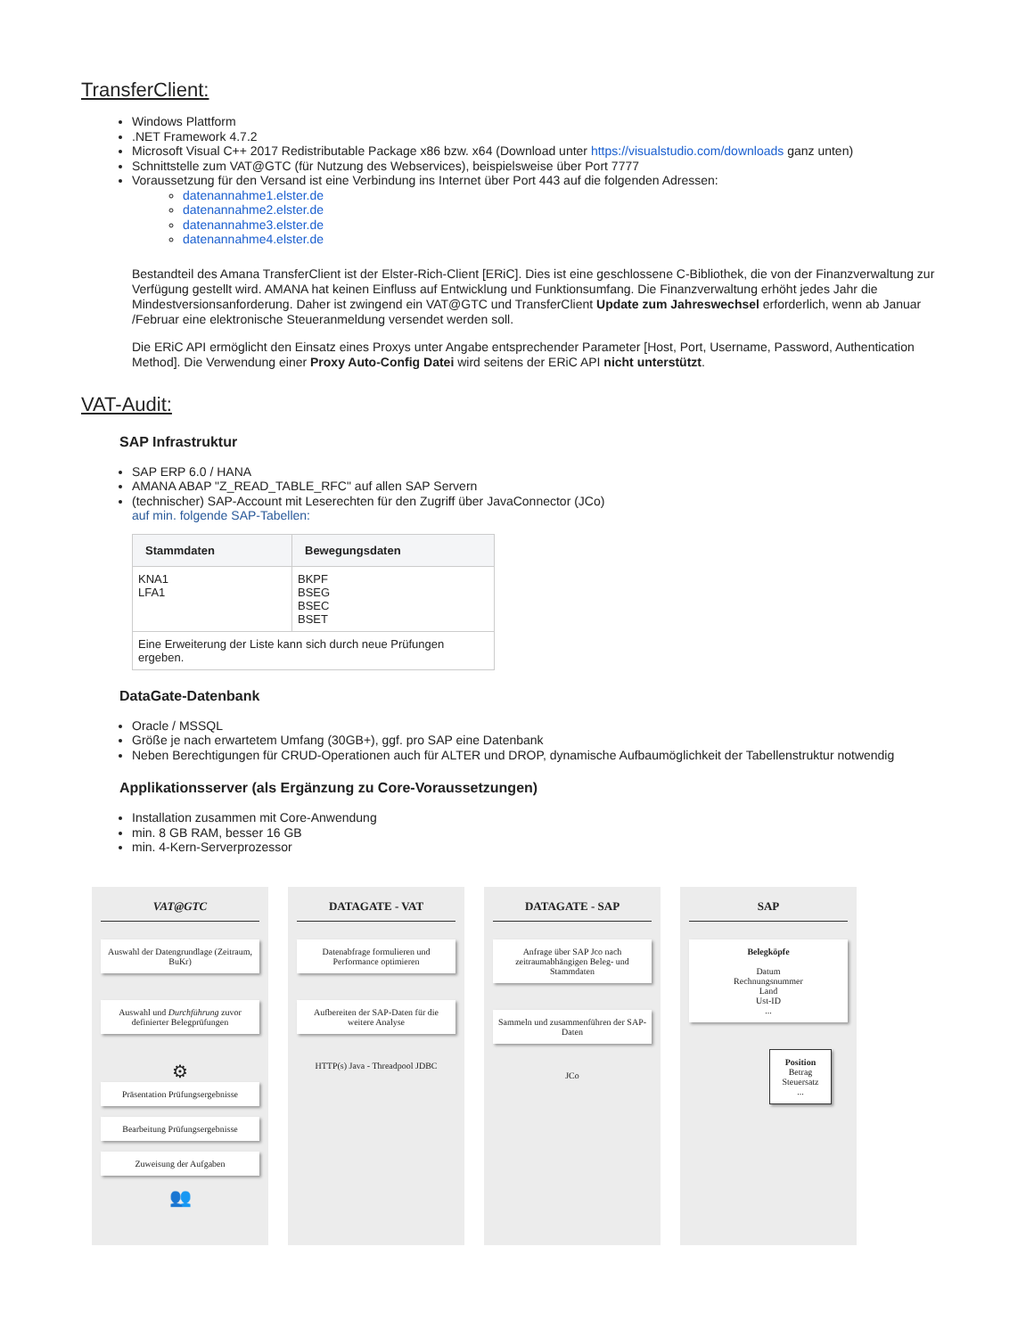TransferClient:
Windows Plattform
.NET Framework 4.7.2
Microsoft Visual C++ 2017 Redistributable Package x86 bzw. x64 (Download unter https://visualstudio.com/downloads ganz unten)
Schnittstelle zum VAT@GTC (für Nutzung des Webservices), beispielsweise über Port 7777
Voraussetzung für den Versand ist eine Verbindung ins Internet über Port 443 auf die folgenden Adressen:
datenannahme1.elster.de
datenannahme2.elster.de
datenannahme3.elster.de
datenannahme4.elster.de
Bestandteil des Amana TransferClient ist der Elster-Rich-Client [ERiC]. Dies ist eine geschlossene C-Bibliothek, die von der Finanzverwaltung zur Verfügung gestellt wird. AMANA hat keinen Einfluss auf Entwicklung und Funktionsumfang. Die Finanzverwaltung erhöht jedes Jahr die Mindestversionsanforderung. Daher ist zwingend ein VAT@GTC und TransferClient Update zum Jahreswechsel erforderlich, wenn ab Januar /Februar eine elektronische Steueranmeldung versendet werden soll.
Die ERiC API ermöglicht den Einsatz eines Proxys unter Angabe entsprechender Parameter [Host, Port, Username, Password, Authentication Method]. Die Verwendung einer Proxy Auto-Config Datei wird seitens der ERiC API nicht unterstützt.
VAT-Audit:
SAP Infrastruktur
SAP ERP 6.0 / HANA
AMANA ABAP "Z_READ_TABLE_RFC" auf allen SAP Servern
(technischer) SAP-Account mit Leserechten für den Zugriff über JavaConnector (JCo)
auf min. folgende SAP-Tabellen:
| Stammdaten | Bewegungsdaten |
| --- | --- |
| KNA1 LFA1 | BKPF BSEG BSEC BSET |
| Eine Erweiterung der Liste kann sich durch neue Prüfungen ergeben. | |
DataGate-Datenbank
Oracle / MSSQL
Größe je nach erwartetem Umfang (30GB+), ggf. pro SAP eine Datenbank
Neben Berechtigungen für CRUD-Operationen auch für ALTER und DROP, dynamische Aufbaumöglichkeit der Tabellenstruktur notwendig
Applikationsserver (als Ergänzung zu Core-Voraussetzungen)
Installation zusammen mit Core-Anwendung
min. 8 GB RAM, besser 16 GB
min. 4-Kern-Serverprozessor
VAT@GTC
Auswahl der Datengrundlage (Zeitraum, BuKr)
Auswahl und Durchführung zuvor definierter Belegprüfungen
⚙
Präsentation Prüfungsergebnisse
Bearbeitung Prüfungsergebnisse
Zuweisung der Aufgaben
👥
DATAGATE - VAT
Datenabfrage formulieren und Performance optimieren
Aufbereiten der SAP-Daten für die weitere Analyse
HTTP(s) Java - Threadpool JDBC
DATAGATE - SAP
Anfrage über SAP Jco nach zeitraumabhängigen Beleg- und Stammdaten
Sammeln und zusammenführen der SAP-Daten
JCo
SAP
Belegköpfe
Datum
Rechnungsnummer
Land
Ust-ID
...
Position
Betrag
Steuersatz
...